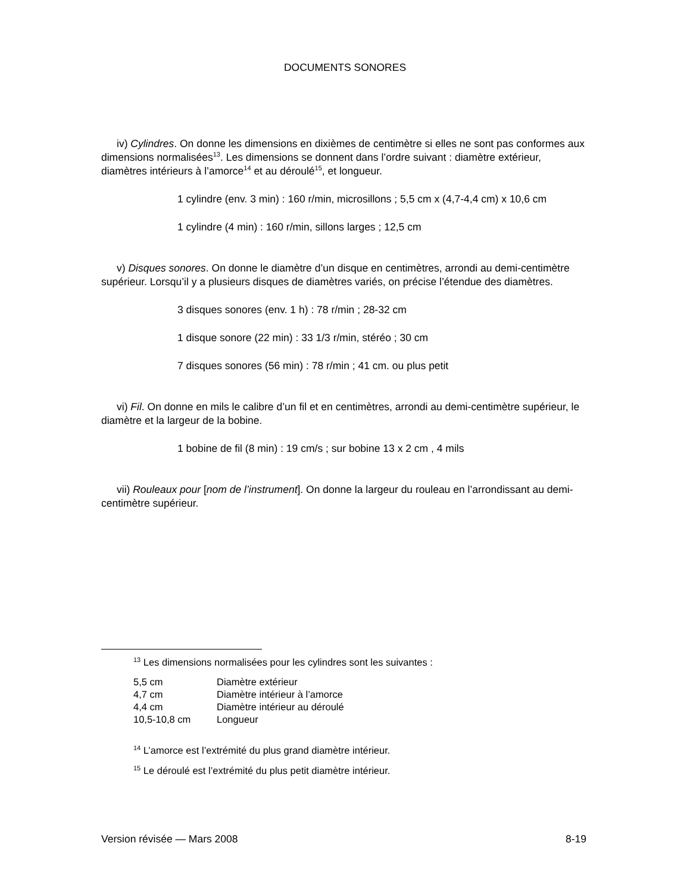DOCUMENTS SONORES
iv) Cylindres. On donne les dimensions en dixièmes de centimètre si elles ne sont pas conformes aux dimensions normalisées<sup>13</sup>. Les dimensions se donnent dans l’ordre suivant : diamètre extérieur, diamètres intérieurs à l’amorce<sup>14</sup> et au déroulé<sup>15</sup>, et longueur.
1 cylindre (env. 3 min) : 160 r/min, microsillons ; 5,5 cm x (4,7-4,4 cm) x 10,6 cm
1 cylindre (4 min) : 160 r/min, sillons larges ; 12,5 cm
v) Disques sonores. On donne le diamètre d’un disque en centimètres, arrondi au demi-centimètre supérieur. Lorsqu’il y a plusieurs disques de diamètres variés, on précise l’étendue des diamètres.
3 disques sonores (env. 1 h) : 78 r/min ; 28-32 cm
1 disque sonore (22 min) : 33 1/3 r/min, stéréo ; 30 cm
7 disques sonores (56 min) : 78 r/min ; 41 cm. ou plus petit
vi) Fil. On donne en mils le calibre d’un fil et en centimètres, arrondi au demi-centimètre supérieur, le diamètre et la largeur de la bobine.
1 bobine de fil (8 min) : 19 cm/s ; sur bobine 13 x 2 cm , 4 mils
vii) Rouleaux pour [nom de l’instrument]. On donne la largeur du rouleau en l’arrondissant au demi-centimètre supérieur.
<sup>13</sup> Les dimensions normalisées pour les cylindres sont les suivantes :
| 5,5 cm | Diamètre extérieur |
| 4,7 cm | Diamètre intérieur à l’amorce |
| 4,4 cm | Diamètre intérieur au déroulé |
| 10,5-10,8 cm | Longueur |
<sup>14</sup> L’amorce est l’extrémité du plus grand diamètre intérieur.
<sup>15</sup> Le déroulé est l’extrémité du plus petit diamètre intérieur.
Version révisée — Mars 2008 8-19